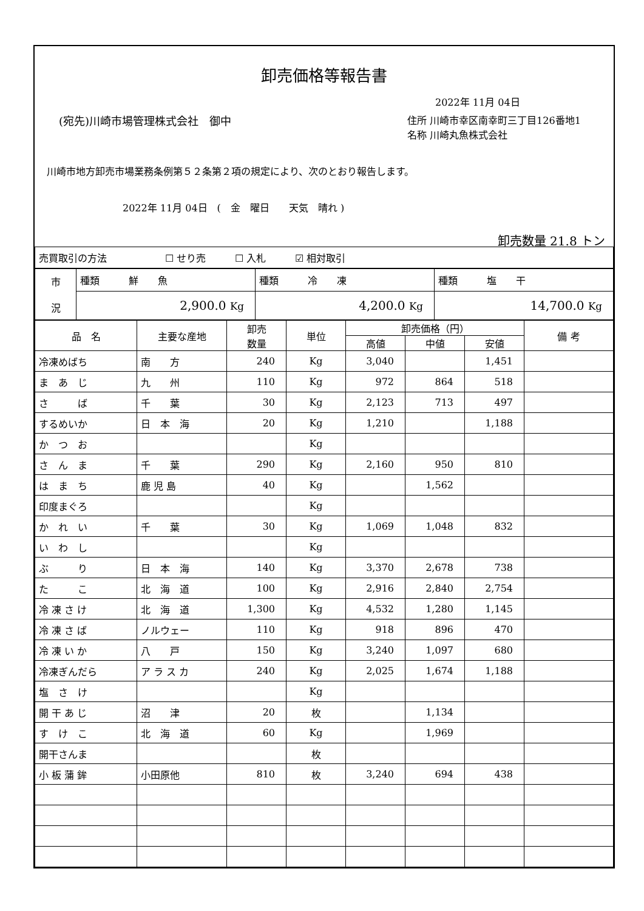卸売価格等報告書
2022年 11月 04日
(宛先)川崎市場管理株式会社　御中 住所 川崎市幸区南幸町三丁目126番地1
名称 川崎丸魚株式会社
川崎市地方卸売市場業務条例第５２条第２項の規定により、次のとおり報告します。
2022年 11月 04日　(　金　曜日　　天気　晴れ )
卸売数量 21.8 トン
| 売買取引の方法 ☐ せり売 ☐ 入札 ☑ 相対取引 |
| 市 況 | 種類 鮮 魚 | 種類 冷 凍 | 種類 塩 干 |
| | 2,900.0 Kg | 4,200.0 Kg | 14,700.0 Kg |
| 品 名 | 主要な産地 | 卸売 数量 | 単位 | 卸売価格（円） | | | 備 考 |
| --- | --- | --- | --- | --- | --- | --- | --- |
| | | | | 高値 | 中値 | 安値 | |
| 冷凍めばち | 南 方 | 240 | Kg | 3,040 | | 1,451 | |
| ま あ じ | 九 州 | 110 | Kg | 972 | 864 | 518 | |
| さ ば | 千 葉 | 30 | Kg | 2,123 | 713 | 497 | |
| するめいか | 日 本 海 | 20 | Kg | 1,210 | | 1,188 | |
| か つ お | | | Kg | | | | |
| さ ん ま | 千 葉 | 290 | Kg | 2,160 | 950 | 810 | |
| は ま ち | 鹿 児 島 | 40 | Kg | | 1,562 | | |
| 印度まぐろ | | | Kg | | | | |
| か れ い | 千 葉 | 30 | Kg | 1,069 | 1,048 | 832 | |
| い わ し | | | Kg | | | | |
| ぶ り | 日 本 海 | 140 | Kg | 3,370 | 2,678 | 738 | |
| た こ | 北 海 道 | 100 | Kg | 2,916 | 2,840 | 2,754 | |
| 冷 凍 さ け | 北 海 道 | 1,300 | Kg | 4,532 | 1,280 | 1,145 | |
| 冷 凍 さ ば | ノルウェー | 110 | Kg | 918 | 896 | 470 | |
| 冷 凍 い か | 八 戸 | 150 | Kg | 3,240 | 1,097 | 680 | |
| 冷凍ぎんだら | ア ラ ス カ | 240 | Kg | 2,025 | 1,674 | 1,188 | |
| 塩 さ け | | | Kg | | | | |
| 開 干 あ じ | 沼 津 | 20 | 枚 | | 1,134 | | |
| す け こ | 北 海 道 | 60 | Kg | | 1,969 | | |
| 開干さんま | | | 枚 | | | | |
| 小 板 蒲 鉾 | 小田原他 | 810 | 枚 | 3,240 | 694 | 438 | |